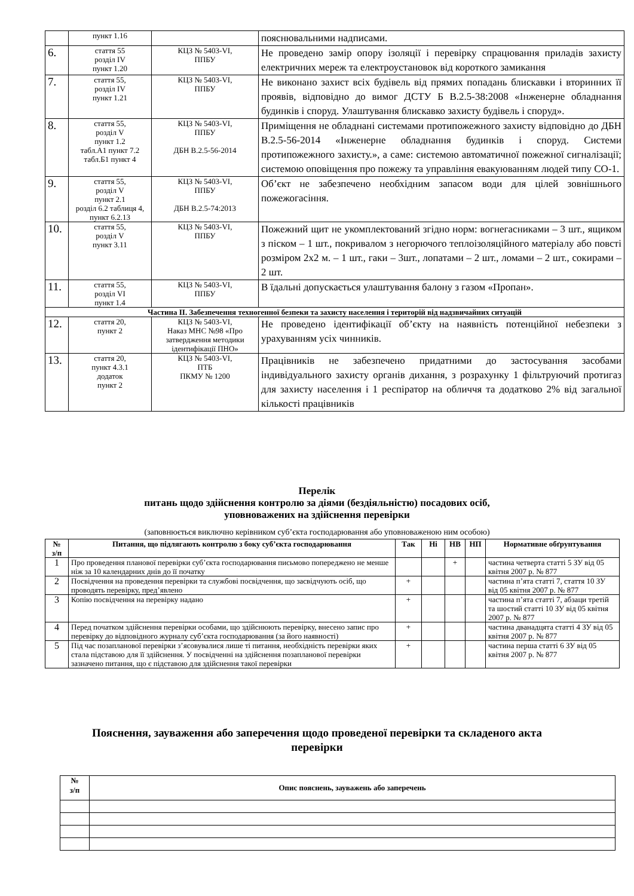| | пункт 1.16 | | пояснювальними надписами. |
| 6. | стаття 55 розділ IV пункт 1.20 | КЦЗ № 5403-VI, ППБУ | Не проведено замір опору ізоляції і перевірку спрацювання приладів захисту електричних мереж та електроустановок від короткого замикання |
| 7. | стаття 55, розділ IV пункт 1.21 | КЦЗ № 5403-VI, ППБУ | Не виконано захист всіх будівель від прямих попадань блискавки і вторинних її проявів, відповідно до вимог ДСТУ Б В.2.5-38:2008 «Інженерне обладнання будинків і споруд. Улаштування блискавко захисту будівель і споруд». |
| 8. | стаття 55, розділ V пункт 1.2 табл.А1 пункт 7.2 табл.Б1 пункт 4 | КЦЗ № 5403-VI, ППБУ ДБН В.2.5-56-2014 | Приміщення не обладнані системами протипожежного захисту відповідно до ДБН В.2.5-56-2014 «Інженерне обладнання будинків і споруд. Системи протипожежного захисту.», а саме: системою автоматичної пожежної сигналізації; системою оповіщення про пожежу та управління евакуюванням людей типу СО-1. |
| 9. | стаття 55, розділ V пункт 2.1 розділ 6.2 таблиця 4, пункт 6.2.13 | КЦЗ № 5403-VI, ППБУ ДБН В.2.5-74:2013 | Об’єкт не забезпечено необхідним запасом води для цілей зовнішнього пожежогасіння. |
| 10. | стаття 55, розділ V пункт 3.11 | КЦЗ № 5403-VI, ППБУ | Пожежний щит не укомплектований згідно норм: вогнегасниками – 3 шт., ящиком з піском – 1 шт., покривалом з негорючого теплоізоляційного матеріалу або повсті розміром 2х2 м. – 1 шт., гаки – 3шт., лопатами – 2 шт., ломами – 2 шт., сокирами – 2 шт. |
| 11. | стаття 55, розділ VI пункт 1.4 | КЦЗ № 5403-VI, ППБУ | В їдальні допускається улаштування балону з газом «Пропан». |
| Частина ІІ. Забезпечення техногенної безпеки та захисту населення і територій від надзвичайних ситуацій | | | |
| 12. | стаття 20, пункт 2 | КЦЗ № 5403-VI, Наказ МНС №98 «Про затвердження методики ідентифікації ПНО» | Не проведено ідентифікації об’єкту на наявність потенційної небезпеки з урахуванням усіх чинників. |
| 13. | стаття 20, пункт 4.3.1 додаток пункт 2 | КЦЗ № 5403-VI, ПТБ ПКМУ № 1200 | Працівників не забезпечено придатними до застосування засобами індивідуального захисту органів дихання, з розрахунку 1 фільтруючий протигаз для захисту населення і 1 респіратор на обличчя та додатково 2% від загальної кількості працівників |
Перелік
питань щодо здійснення контролю за діями (бездіяльністю) посадових осіб,
уповноважених на здійснення перевірки
(заповнюється виключно керівником суб’єкта господарювання або уповноваженою ним особою)
| № з/п | Питання, що підлягають контролю з боку суб’єкта господарювання | Так | Ні | НВ | НП | Нормативне обґрунтування |
| --- | --- | --- | --- | --- | --- | --- |
| 1 | Про проведення планової перевірки суб’єкта господарювання письмово попереджено не менше ніж за 10 календарних днів до її початку | | | + | | частина четверта статті 5 ЗУ від 05 квітня 2007 р. № 877 |
| 2 | Посвідчення на проведення перевірки та службові посвідчення, що засвідчують осіб, що проводять перевірку, пред’явлено | + | | | | частина п’ята статті 7, стаття 10 ЗУ від 05 квітня 2007 р. № 877 |
| 3 | Копію посвідчення на перевірку надано | + | | | | частина п’ята статті 7, абзаци третій та шостий статті 10 ЗУ від 05 квітня 2007 р. № 877 |
| 4 | Перед початком здійснення перевірки особами, що здійснюють перевірку, внесено запис про перевірку до відповідного журналу суб’єкта господарювання (за його наявності) | + | | | | частина дванадцята статті 4 ЗУ від 05 квітня 2007 р. № 877 |
| 5 | Під час позапланової перевірки з’ясовувалися лише ті питання, необхідність перевірки яких стала підставою для її здійснення. У посвідченні на здійснення позапланової перевірки зазначено питання, що є підставою для здійснення такої перевірки | + | | | | частина перша статті 6 ЗУ від 05 квітня 2007 р. № 877 |
Пояснення, зауваження або заперечення щодо проведеної перевірки та складеного акта
перевірки
| № з/п | Опис пояснень, зауважень або заперечень |
| --- | --- |